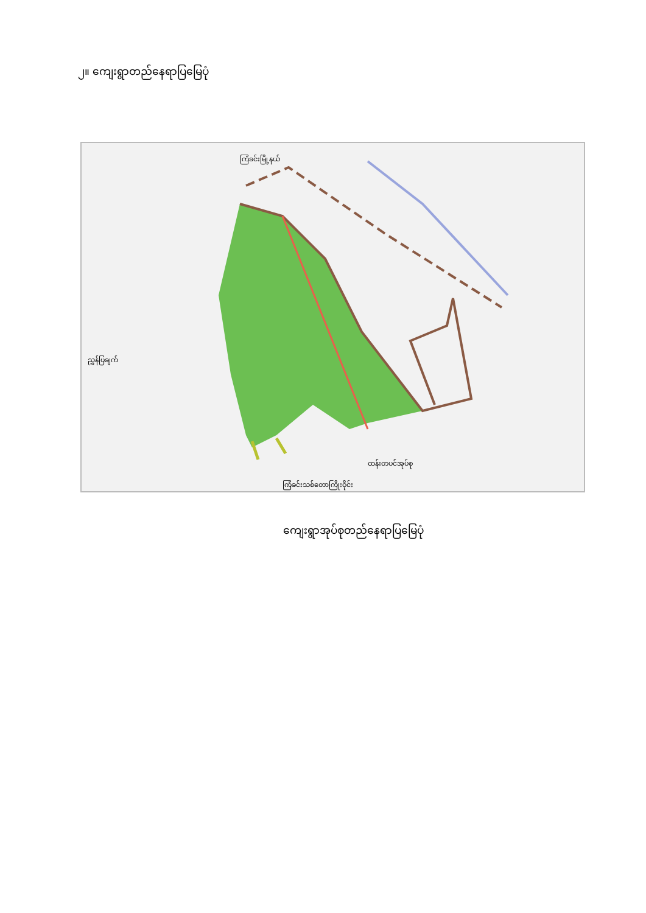၂။ ကျေးရွာတည်နေရာပြမြေပုံ
ကြံခင်းမြို့နယ်
ညွှန်ပြချက်
ကြံခင်းသစ်တောကြိုးဝိုင်း
ထန်းတပင်အုပ်စု
ကျေးရွာအုပ်စုတည်နေရာပြမြေပုံ